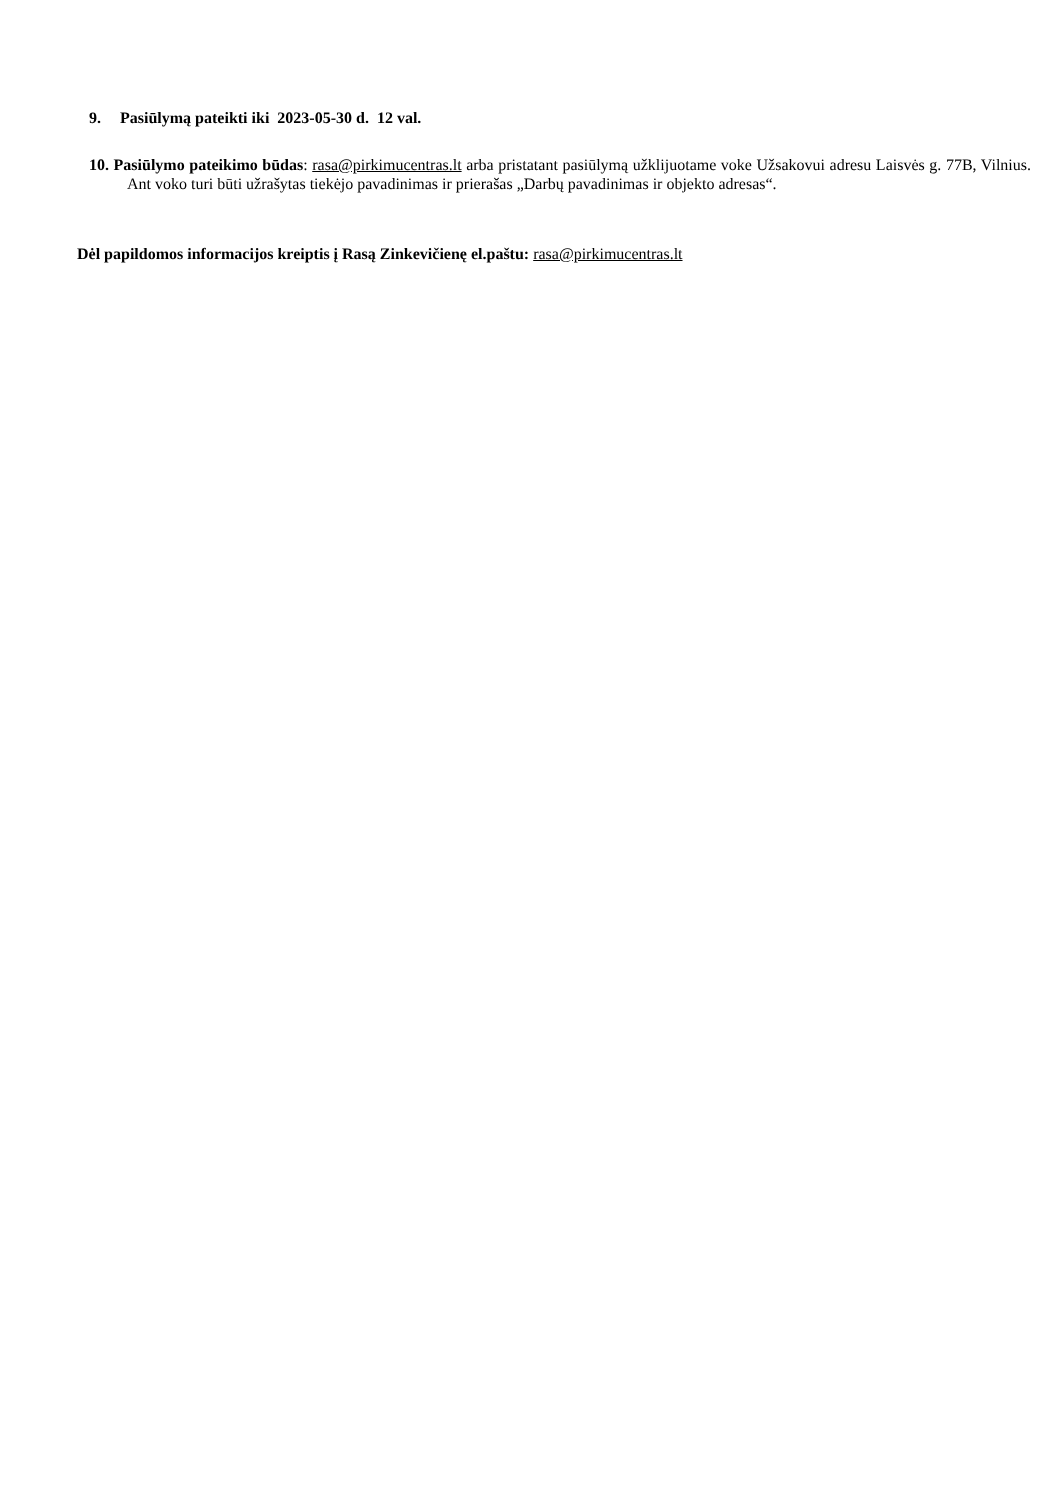9. Pasiūlymą pateikti iki 2023-05-30 d. 12 val.
10. Pasiūlymo pateikimo būdas: rasa@pirkimucentras.lt arba pristatant pasiūlymą užklijuotame voke Užsakovui adresu Laisvės g. 77B, Vilnius. Ant voko turi būti užrašytas tiekėjo pavadinimas ir prierašas „Darbų pavadinimas ir objekto adresas“.
Dėl papildomos informacijos kreiptis į Rasą Zinkevičienę el.paštu: rasa@pirkimucentras.lt